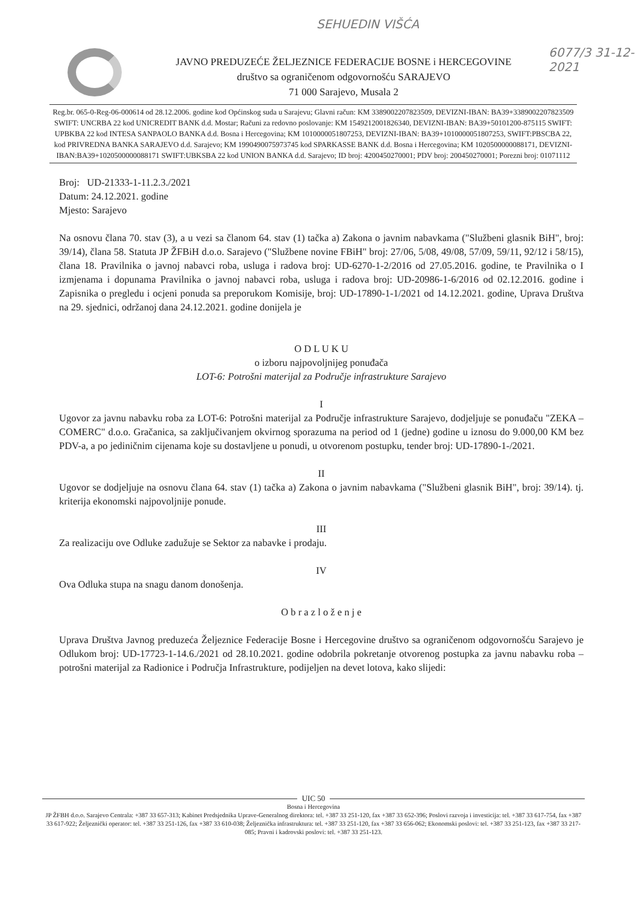SEHUEDIN VIŠĆA
6077/3 31-12-2021
JAVNO PREDUZEĆE ŽELJEZNICE FEDERACIJE BOSNE i HERCEGOVINE
društvo sa ograničenom odgovornošću SARAJEVO
71 000 Sarajevo, Musala 2
Reg.br. 065-0-Reg-06-000614 od 28.12.2006. godine kod Općinskog suda u Sarajevu; Glavni račun: KM 3389002207823509, DEVIZNI-IBAN: BA39+3389002207823509 SWIFT: UNCRBA 22 kod UNICREDIT BANK d.d. Mostar; Računi za redovno poslovanje: KM 1549212001826340, DEVIZNI-IBAN: BA39+50101200-875115 SWIFT: UPBKBA 22 kod INTESA SANPAOLO BANKA d.d. Bosna i Hercegovina; KM 1010000051807253, DEVIZNI-IBAN: BA39+1010000051807253, SWIFT:PBSCBA 22, kod PRIVREDNA BANKA SARAJEVO d.d. Sarajevo; KM 1990490075973745 kod SPARKASSE BANK d.d. Bosna i Hercegovina; KM 1020500000088171, DEVIZNI-IBAN:BA39+1020500000088171 SWIFT:UBKSBA 22 kod UNION BANKA d.d. Sarajevo; ID broj: 4200450270001; PDV broj: 200450270001; Porezni broj: 01071112
Broj: UD-21333-1-11.2.3./2021
Datum: 24.12.2021. godine
Mjesto: Sarajevo
Na osnovu člana 70. stav (3), a u vezi sa članom 64. stav (1) tačka a) Zakona o javnim nabavkama ("Službeni glasnik BiH", broj: 39/14), člana 58. Statuta JP ŽFBiH d.o.o. Sarajevo ("Službene novine FBiH" broj: 27/06, 5/08, 49/08, 57/09, 59/11, 92/12 i 58/15), člana 18. Pravilnika o javnoj nabavci roba, usluga i radova broj: UD-6270-1-2/2016 od 27.05.2016. godine, te Pravilnika o I izmjenama i dopunama Pravilnika o javnoj nabavci roba, usluga i radova broj: UD-20986-1-6/2016 od 02.12.2016. godine i Zapisnika o pregledu i ocjeni ponuda sa preporukom Komisije, broj: UD-17890-1-1/2021 od 14.12.2021. godine, Uprava Društva na 29. sjednici, održanoj dana 24.12.2021. godine donijela je
O D L U K U
o izboru najpovoljnijeg ponuđača
LOT-6: Potrošni materijal za Područje infrastrukture Sarajevo
I
Ugovor za javnu nabavku roba za LOT-6: Potrošni materijal za Područje infrastrukture Sarajevo, dodjeljuje se ponuđaču "ZEKA – COMERC" d.o.o. Gračanica, sa zaključivanjem okvirnog sporazuma na period od 1 (jedne) godine u iznosu do 9.000,00 KM bez PDV-a, a po jediničnim cijenama koje su dostavljene u ponudi, u otvorenom postupku, tender broj: UD-17890-1-/2021.
II
Ugovor se dodjeljuje na osnovu člana 64. stav (1) tačka a) Zakona o javnim nabavkama ("Službeni glasnik BiH", broj: 39/14). tj. kriterija ekonomski najpovoljnije ponude.
III
Za realizaciju ove Odluke zadužuje se Sektor za nabavke i prodaju.
IV
Ova Odluka stupa na snagu danom donošenja.
O b r a z l o ž e n j e
Uprava Društva Javnog preduzeća Željeznice Federacije Bosne i Hercegovine društvo sa ograničenom odgovornošću Sarajevo je Odlukom broj: UD-17723-1-14.6./2021 od 28.10.2021. godine odobrila pokretanje otvorenog postupka za javnu nabavku roba – potrošni materijal za Radionice i Područja Infrastrukture, podijeljen na devet lotova, kako slijedi:
UIC 50
Bosna i Hercegovina
JP ŽFBH d.o.o. Sarajevo Centrala: +387 33 657-313; Kabinet Predsjednika Uprave-Generalnog direktora: tel. +387 33 251-120, fax +387 33 652-396; Poslovi razvoja i investicija: tel. +387 33 617-754, fax +387 33 617-922; Željeznički operator: tel. +387 33 251-126, fax +387 33 610-038; Željeznička infrastruktura: tel. +387 33 251-120, fax +387 33 656-062; Ekonomski poslovi: tel. +387 33 251-123, fax +387 33 217-085; Pravni i kadrovski poslovi: tel. +387 33 251-123.